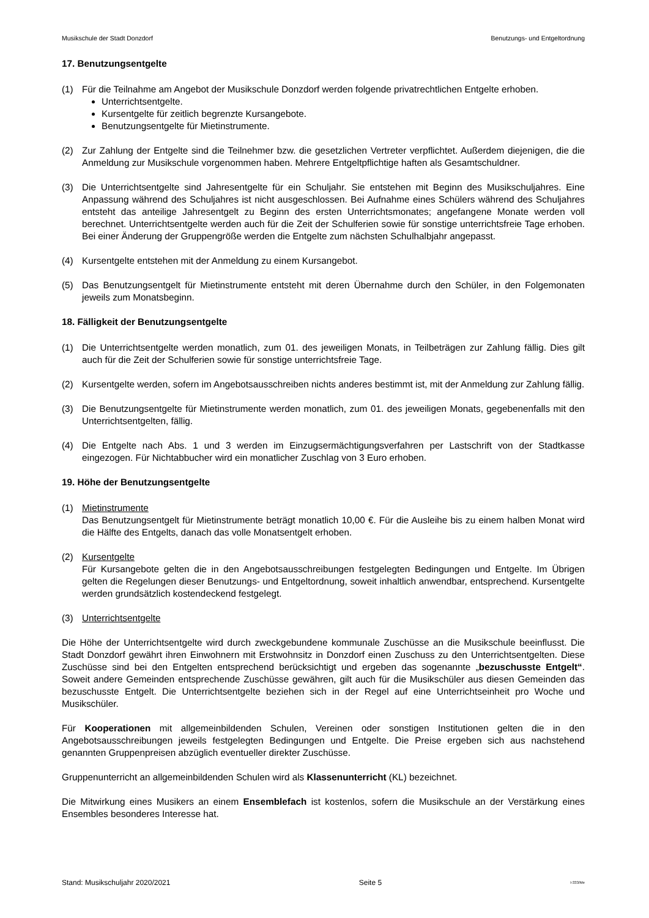Musikschule der Stadt Donzdorf Benutzungs- und Entgeltordnung
17. Benutzungsentgelte
(1) Für die Teilnahme am Angebot der Musikschule Donzdorf werden folgende privatrechtlichen Entgelte erhoben.
Unterrichtsentgelte.
Kursentgelte für zeitlich begrenzte Kursangebote.
Benutzungsentgelte für Mietinstrumente.
(2) Zur Zahlung der Entgelte sind die Teilnehmer bzw. die gesetzlichen Vertreter verpflichtet. Außerdem diejenigen, die die Anmeldung zur Musikschule vorgenommen haben. Mehrere Entgeltpflichtige haften als Gesamtschuldner.
(3) Die Unterrichtsentgelte sind Jahresentgelte für ein Schuljahr. Sie entstehen mit Beginn des Musikschuljahres. Eine Anpassung während des Schuljahres ist nicht ausgeschlossen. Bei Aufnahme eines Schülers während des Schuljahres entsteht das anteilige Jahresentgelt zu Beginn des ersten Unterrichtsmonates; angefangene Monate werden voll berechnet. Unterrichtsentgelte werden auch für die Zeit der Schulferien sowie für sonstige unterrichtsfreie Tage erhoben. Bei einer Änderung der Gruppengröße werden die Entgelte zum nächsten Schulhalbjahr angepasst.
(4) Kursentgelte entstehen mit der Anmeldung zu einem Kursangebot.
(5) Das Benutzungsentgelt für Mietinstrumente entsteht mit deren Übernahme durch den Schüler, in den Folgemonaten jeweils zum Monatsbeginn.
18. Fälligkeit der Benutzungsentgelte
(1) Die Unterrichtsentgelte werden monatlich, zum 01. des jeweiligen Monats, in Teilbeträgen zur Zahlung fällig. Dies gilt auch für die Zeit der Schulferien sowie für sonstige unterrichtsfreie Tage.
(2) Kursentgelte werden, sofern im Angebotsausschreiben nichts anderes bestimmt ist, mit der Anmeldung zur Zahlung fällig.
(3) Die Benutzungsentgelte für Mietinstrumente werden monatlich, zum 01. des jeweiligen Monats, gegebenenfalls mit den Unterrichtsentgelten, fällig.
(4) Die Entgelte nach Abs. 1 und 3 werden im Einzugsermächtigungsverfahren per Lastschrift von der Stadtkasse eingezogen. Für Nichtabbucher wird ein monatlicher Zuschlag von 3 Euro erhoben.
19. Höhe der Benutzungsentgelte
(1) Mietinstrumente
Das Benutzungsentgelt für Mietinstrumente beträgt monatlich 10,00 €. Für die Ausleihe bis zu einem halben Monat wird die Hälfte des Entgelts, danach das volle Monatsentgelt erhoben.
(2) Kursentgelte
Für Kursangebote gelten die in den Angebotsausschreibungen festgelegten Bedingungen und Entgelte. Im Übrigen gelten die Regelungen dieser Benutzungs- und Entgeltordnung, soweit inhaltlich anwendbar, entsprechend. Kursentgelte werden grundsätzlich kostendeckend festgelegt.
(3) Unterrichtsentgelte
Die Höhe der Unterrichtsentgelte wird durch zweckgebundene kommunale Zuschüsse an die Musikschule beeinflusst. Die Stadt Donzdorf gewährt ihren Einwohnern mit Erstwohnsitz in Donzdorf einen Zuschuss zu den Unterrichtsentgelten. Diese Zuschüsse sind bei den Entgelten entsprechend berücksichtigt und ergeben das sogenannte „bezuschusste Entgelt“. Soweit andere Gemeinden entsprechende Zuschüsse gewähren, gilt auch für die Musikschüler aus diesen Gemeinden das bezuschusste Entgelt. Die Unterrichtsentgelte beziehen sich in der Regel auf eine Unterrichtseinheit pro Woche und Musikschüler.
Für Kooperationen mit allgemeinbildenden Schulen, Vereinen oder sonstigen Institutionen gelten die in den Angebotsausschreibungen jeweils festgelegten Bedingungen und Entgelte. Die Preise ergeben sich aus nachstehend genannten Gruppenpreisen abzüglich eventueller direkter Zuschüsse.
Gruppenunterricht an allgemeinbildenden Schulen wird als Klassenunterricht (KL) bezeichnet.
Die Mitwirkung eines Musikers an einem Ensemblefach ist kostenlos, sofern die Musikschule an der Verstärkung eines Ensembles besonderes Interesse hat.
Stand: Musikschuljahr 2020/2021 Seite 5 I-333/Me